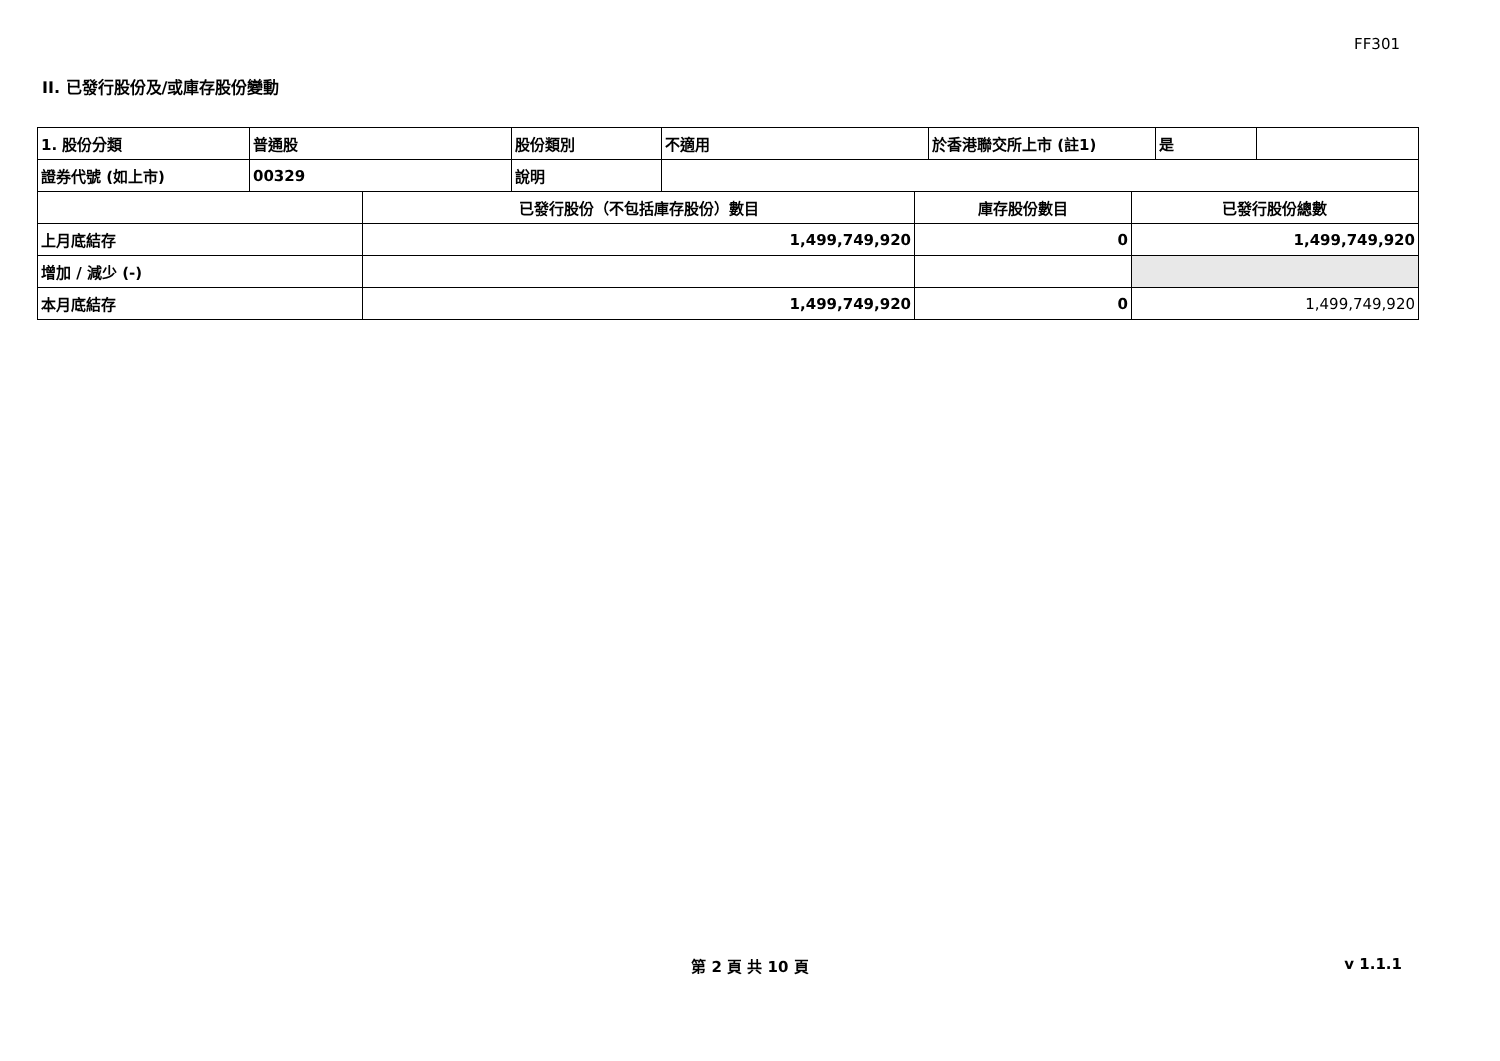FF301
II. 已發行股份及/或庫存股份變動
| 1. 股份分類 | 普通股 | 股份類別 | 不適用 | 於香港聯交所上市 (註1) | 是 | |
| 證券代號 (如上市) | 00329 | 說明 | | | | |
| | 已發行股份（不包括庫存股份）數目 | 庫存股份數目 | 已發行股份總數 |
| --- | --- | --- | --- |
| 上月底結存 | 1,499,749,920 | 0 | 1,499,749,920 |
| 增加 / 減少 (-) | | | |
| 本月底結存 | 1,499,749,920 | 0 | 1,499,749,920 |
第 2 頁 共 10 頁 v 1.1.1